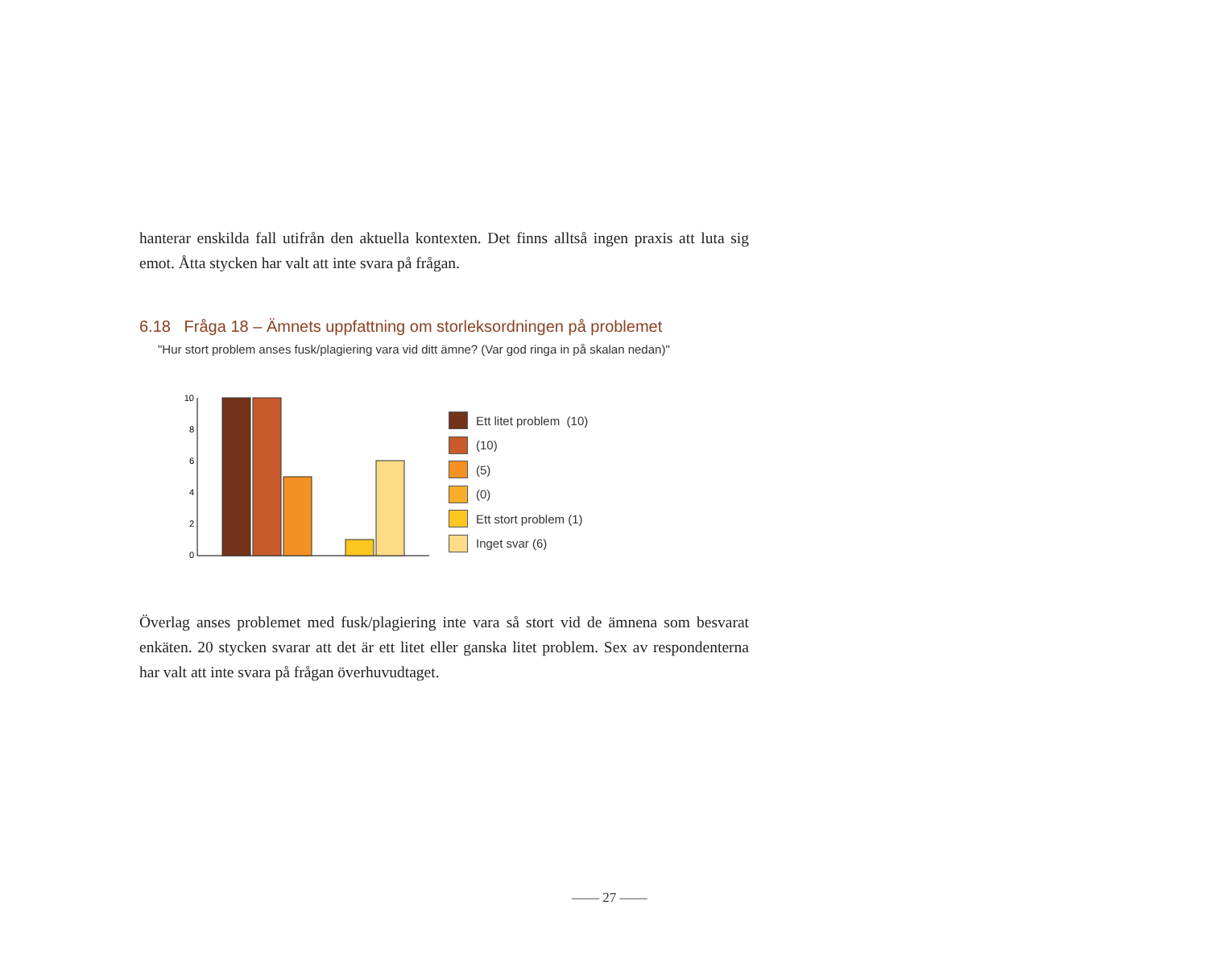hanterar enskilda fall utifrån den aktuella kontexten. Det finns alltså ingen praxis att luta sig emot. Åtta stycken har valt att inte svara på frågan.
6.18 Fråga 18 – Ämnets uppfattning om storleksordningen på problemet
"Hur stort problem anses fusk/plagiering vara vid ditt ämne? (Var god ringa in på skalan nedan)"
10
8
6
4
2
0
Ett litet problem (10)
(10)
(5)
(0)
Ett stort problem (1)
Inget svar (6)
Överlag anses problemet med fusk/plagiering inte vara så stort vid de ämnena som besvarat enkäten. 20 stycken svarar att det är ett litet eller ganska litet problem. Sex av respondenterna har valt att inte svara på frågan överhuvudtaget.
—— 27 ——